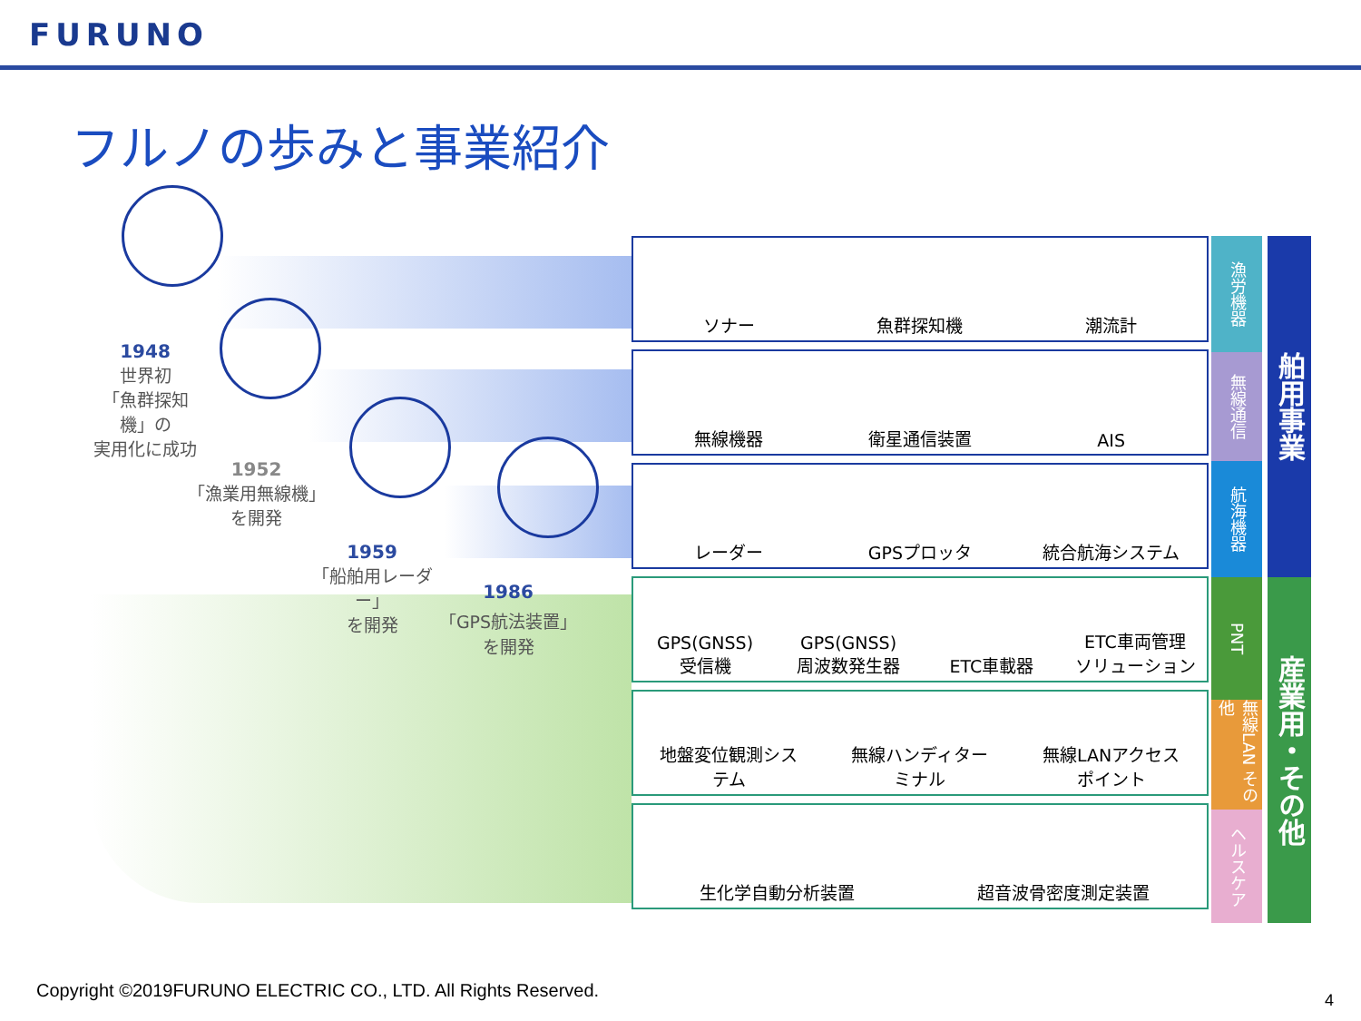FURUNO
フルノの歩みと事業紹介
1948
世界初
「魚群探知機」の
実用化に成功
1952
「漁業用無線機」
を開発
1959
「船舶用レーダー」
を開発
1986
「GPS航法装置」
を開発
ソナー
魚群探知機
潮流計
無線機器
衛星通信装置
AIS
レーダー
GPSプロッタ
統合航海システム
GPS(GNSS)
受信機
GPS(GNSS)
周波数発生器
ETC車載器
ETC車両管理
ソリューション
地盤変位観測システム
無線ハンディターミナル
無線LANアクセスポイント
生化学自動分析装置
超音波骨密度測定装置
漁労機器
無線通信
航海機器
PNT
無線LAN その他
ヘルスケア
舶用事業
産業用・その他
Copyright ©2019FURUNO ELECTRIC CO., LTD. All Rights Reserved.
4